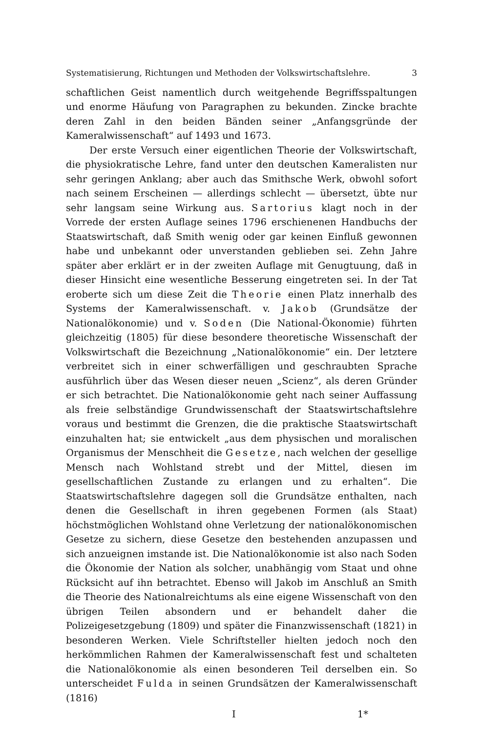Systematisierung, Richtungen und Methoden der Volkswirtschaftslehre. 3
schaftlichen Geist namentlich durch weitgehende Begriffsspaltungen und enorme Häufung von Paragraphen zu bekunden. Zincke brachte deren Zahl in den beiden Bänden seiner „Anfangsgründe der Kameralwissenschaft“ auf 1493 und 1673.
Der erste Versuch einer eigentlichen Theorie der Volkswirtschaft, die physiokratische Lehre, fand unter den deutschen Kameralisten nur sehr geringen Anklang; aber auch das Smithsche Werk, obwohl sofort nach seinem Erscheinen — allerdings schlecht — übersetzt, übte nur sehr langsam seine Wirkung aus. Sartorius klagt noch in der Vorrede der ersten Auflage seines 1796 erschienenen Handbuchs der Staatswirtschaft, daß Smith wenig oder gar keinen Einfluß gewonnen habe und unbekannt oder unverstanden geblieben sei. Zehn Jahre später aber erklärt er in der zweiten Auflage mit Genugtuung, daß in dieser Hinsicht eine wesentliche Besserung eingetreten sei. In der Tat eroberte sich um diese Zeit die Theorie einen Platz innerhalb des Systems der Kameralwissenschaft. v. Jakob (Grundsätze der Nationalökonomie) und v. Soden (Die National-Ökonomie) führten gleichzeitig (1805) für diese besondere theoretische Wissenschaft der Volkswirtschaft die Bezeichnung „Nationalökonomie“ ein. Der letztere verbreitet sich in einer schwerfälligen und geschraubten Sprache ausführlich über das Wesen dieser neuen „Scienz“, als deren Gründer er sich betrachtet. Die Nationalökonomie geht nach seiner Auffassung als freie selbständige Grundwissenschaft der Staatswirtschaftslehre voraus und bestimmt die Grenzen, die die praktische Staatswirtschaft einzuhalten hat; sie entwickelt „aus dem physischen und moralischen Organismus der Menschheit die Gesetze, nach welchen der gesellige Mensch nach Wohlstand strebt und der Mittel, diesen im gesellschaftlichen Zustande zu erlangen und zu erhalten“. Die Staatswirtschaftslehre dagegen soll die Grundsätze enthalten, nach denen die Gesellschaft in ihren gegebenen Formen (als Staat) höchstmöglichen Wohlstand ohne Verletzung der nationalökonomischen Gesetze zu sichern, diese Gesetze den bestehenden anzupassen und sich anzueignen imstande ist. Die Nationalökonomie ist also nach Soden die Ökonomie der Nation als solcher, unabhängig vom Staat und ohne Rücksicht auf ihn betrachtet. Ebenso will Jakob im Anschluß an Smith die Theorie des Nationalreichtums als eine eigene Wissenschaft von den übrigen Teilen absondern und er behandelt daher die Polizeigesetzgebung (1809) und später die Finanzwissenschaft (1821) in besonderen Werken. Viele Schriftsteller hielten jedoch noch den herkömmlichen Rahmen der Kameralwissenschaft fest und schalteten die Nationalökonomie als einen besonderen Teil derselben ein. So unterscheidet Fulda in seinen Grundsätzen der Kameralwissenschaft (1816)
I 1*